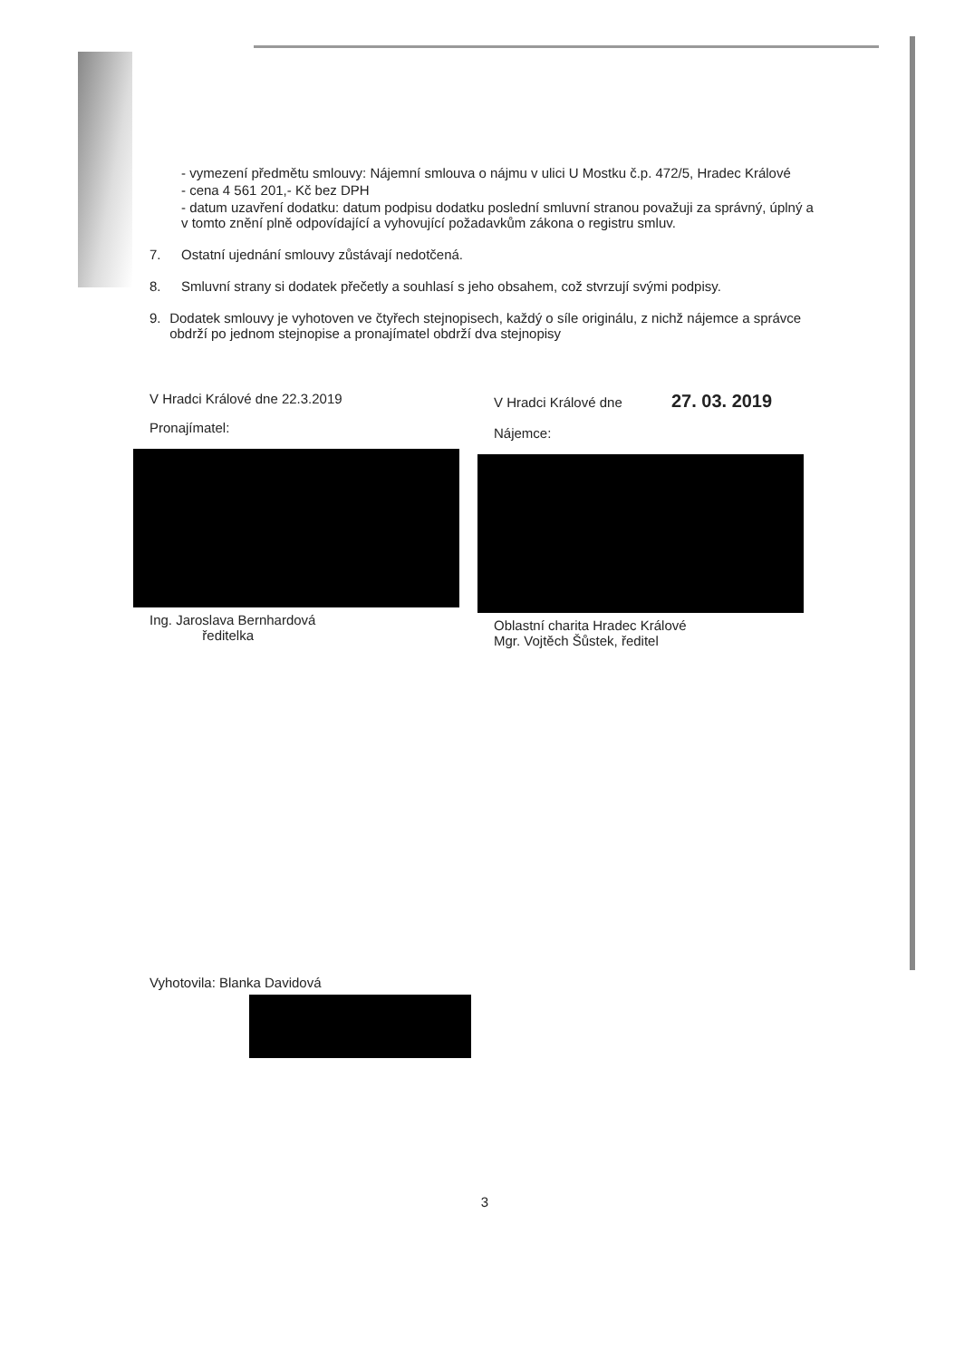- vymezení předmětu smlouvy: Nájemní smlouva o nájmu v ulici U Mostku č.p. 472/5, Hradec Králové
- cena 4 561 201,- Kč bez DPH
- datum uzavření dodatku: datum podpisu dodatku poslední smluvní stranou považuji za správný, úplný a v tomto znění plně odpovídající a vyhovující požadavkům zákona o registru smluv.
7. Ostatní ujednání smlouvy zůstávají nedotčená.
8. Smluvní strany si dodatek přečetly a souhlasí s jeho obsahem, což stvrzují svými podpisy.
9. Dodatek smlouvy je vyhotoven ve čtyřech stejnopisech, každý o síle originálu, z nichž nájemce a správce obdrží po jednom stejnopise a pronajímatel obdrží dva stejnopisy
V Hradci Králové dne 22.3.2019
Pronajímatel:
Ing. Jaroslava Bernhardová
ředitelka
V Hradci Králové dne 27. 03. 2019
Nájemce:
Oblastní charita Hradec Králové
Mgr. Vojtěch Šůstek, ředitel
Vyhotovila: Blanka Davidová
3